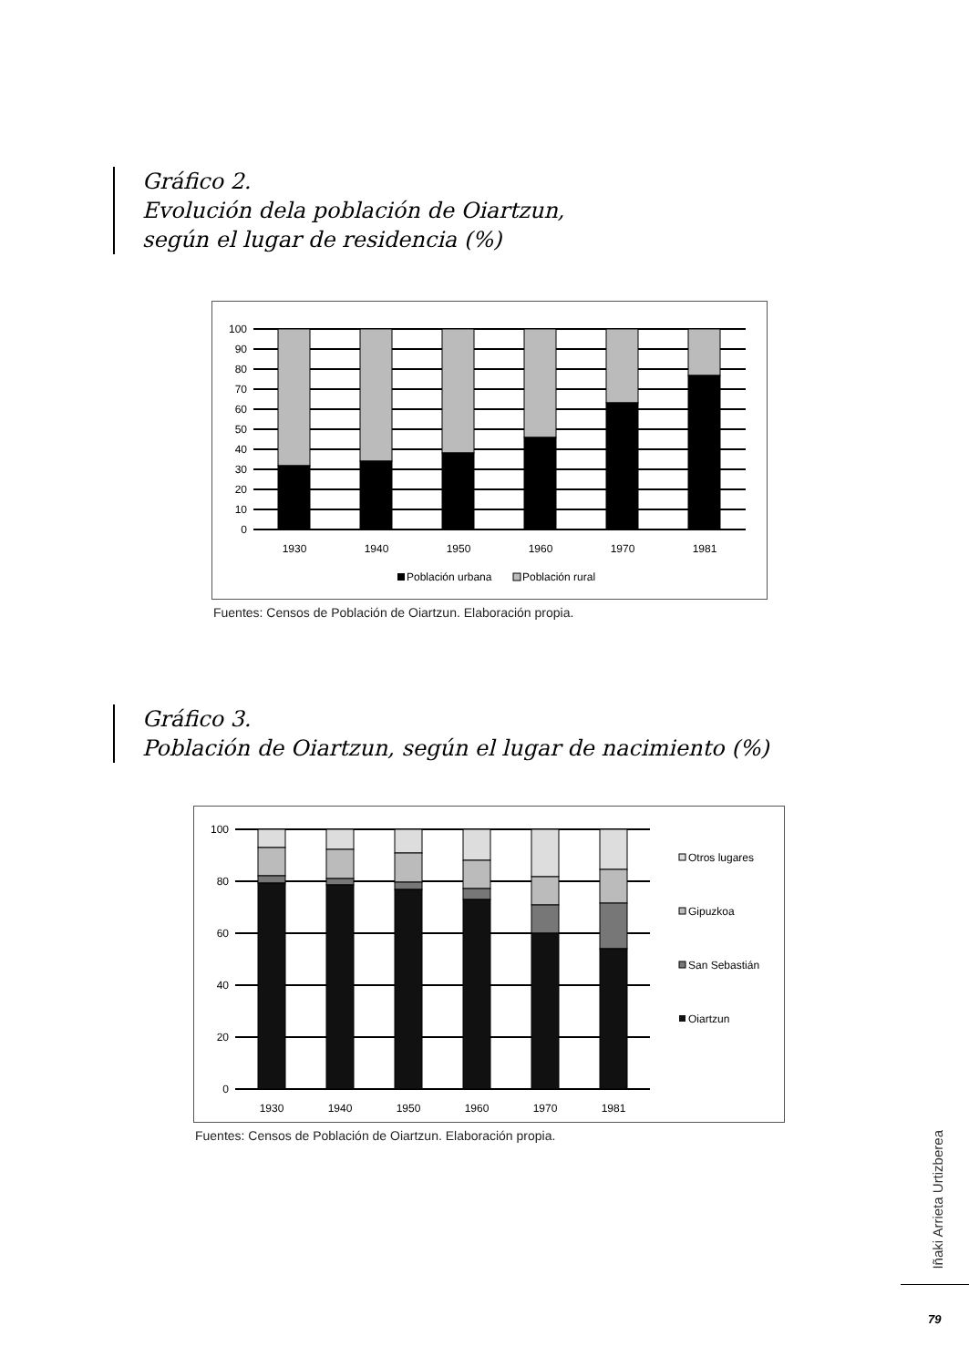Gráfico 2.
Evolución dela población de Oiartzun,
según el lugar de residencia (%)
100
90
80
70
60
50
40
30
20
10
0
1930
1940
1950
1960
1970
1981
Población urbana
Población rural
Fuentes: Censos de Población de Oiartzun. Elaboración propia.
Gráfico 3.
Población de Oiartzun, según el lugar de nacimiento (%)
100
80
60
40
20
0
1930
1940
1950
1960
1970
1981
Otros lugares
Gipuzkoa
San Sebastián
Oiartzun
Fuentes: Censos de Población de Oiartzun. Elaboración propia.
Iñaki Arrieta Urtizberea
79